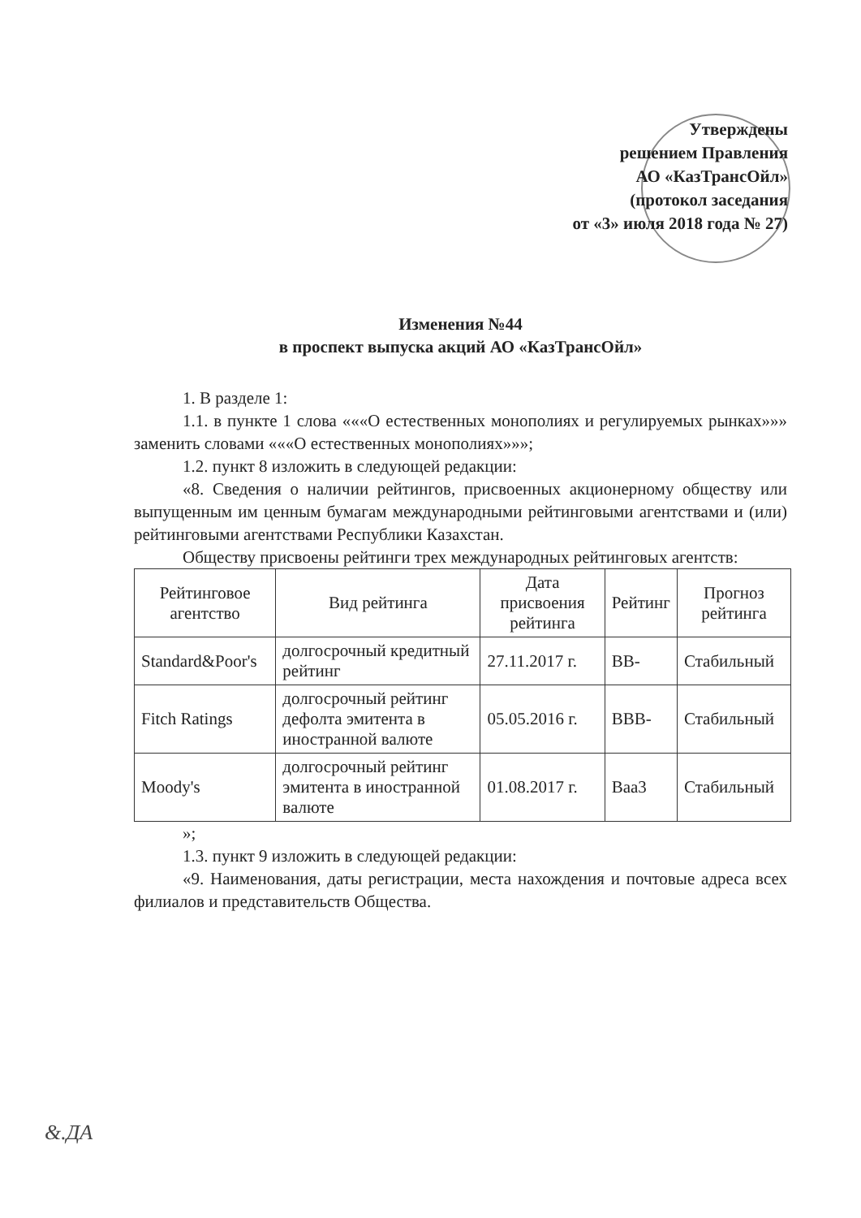Утверждены
решением Правления
АО «КазТрансОйл»
(протокол заседания
от «3» июля 2018 года № 27)
Изменения №44
в проспект выпуска акций АО «КазТрансОйл»
1. В разделе 1:
1.1. в пункте 1 слова «««О естественных монополиях и регулируемых рынках»»» заменить словами «««О естественных монополиях»»»;
1.2. пункт 8 изложить в следующей редакции:
«8. Сведения о наличии рейтингов, присвоенных акционерному обществу или выпущенным им ценным бумагам международными рейтинговыми агентствами и (или) рейтинговыми агентствами Республики Казахстан.
Обществу присвоены рейтинги трех международных рейтинговых агентств:
| Рейтинговое агентство | Вид рейтинга | Дата присвоения рейтинга | Рейтинг | Прогноз рейтинга |
| --- | --- | --- | --- | --- |
| Standard&Poor's | долгосрочный кредитный рейтинг | 27.11.2017 г. | BB- | Стабильный |
| Fitch Ratings | долгосрочный рейтинг дефолта эмитента в иностранной валюте | 05.05.2016 г. | BBB- | Стабильный |
| Moody's | долгосрочный рейтинг эмитента в иностранной валюте | 01.08.2017 г. | Baa3 | Стабильный |
»;
1.3. пункт 9 изложить в следующей редакции:
«9. Наименования, даты регистрации, места нахождения и почтовые адреса всех филиалов и представительств Общества.
&.ДА